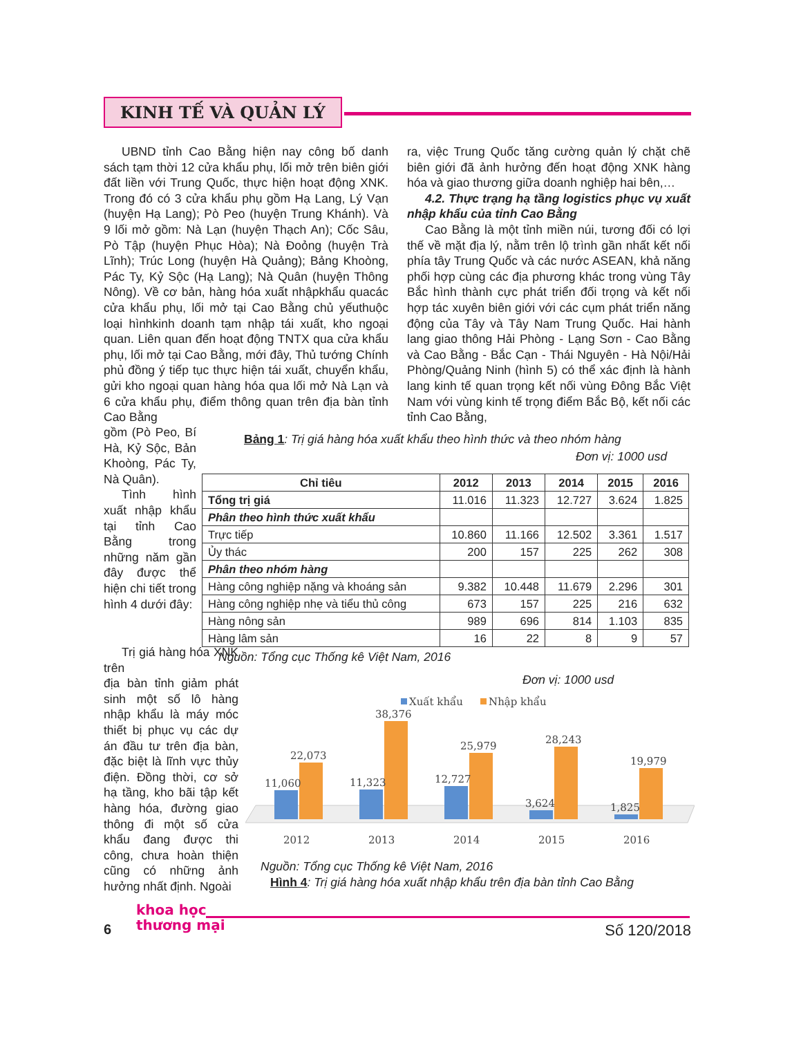KINH TẾ VÀ QUẢN LÝ
UBND tỉnh Cao Bằng hiện nay công bố danh sách tạm thời 12 cửa khẩu phụ, lối mở trên biên giới đất liền với Trung Quốc, thực hiện hoạt động XNK. Trong đó có 3 cửa khẩu phụ gồm Hạ Lang, Lý Vạn (huyện Hạ Lang); Pò Peo (huyện Trung Khánh). Và 9 lối mở gồm: Nà Lạn (huyện Thạch An); Cốc Sâu, Pò Tập (huyện Phục Hòa); Nà Đoỏng (huyện Trà Lĩnh); Trúc Long (huyện Hà Quảng); Bảng Khoòng, Pác Ty, Kỷ Sộc (Hạ Lang); Nà Quân (huyện Thông Nông). Về cơ bản, hàng hóa xuất nhậpkhẩu quacác cửa khẩu phụ, lối mở tại Cao Bằng chủ yếuthuộc loại hìnhkinh doanh tạm nhập tái xuất, kho ngoại quan. Liên quan đến hoạt động TNTX qua cửa khẩu phụ, lối mở tại Cao Bằng, mới đây, Thủ tướng Chính phủ đồng ý tiếp tục thực hiện tái xuất, chuyển khẩu, gửi kho ngoại quan hàng hóa qua lối mở Nà Lạn và 6 cửa khẩu phụ, điểm thông quan trên địa bàn tỉnh Cao Bằng
gồm (Pò Peo, Bí Hà, Kỷ Sộc, Bản Khoòng, Pác Ty, Nà Quân).
Tình hình xuất nhập khẩu tại tỉnh Cao Bằng trong những năm gần đây được thể hiện chi tiết trong hình 4 dưới đây:
Trị giá hàng hóa XNK trên
địa bàn tỉnh giảm phát sinh một số lô hàng nhập khẩu là máy móc thiết bị phục vụ các dự án đầu tư trên địa bàn, đặc biệt là lĩnh vực thủy điện. Đồng thời, cơ sở hạ tầng, kho bãi tập kết hàng hóa, đường giao thông đi một số cửa khẩu đang được thi công, chưa hoàn thiện cũng có những ảnh hưởng nhất định. Ngoài
ra, việc Trung Quốc tăng cường quản lý chặt chẽ biên giới đã ảnh hưởng đến hoạt động XNK hàng hóa và giao thương giữa doanh nghiệp hai bên,…
4.2. Thực trạng hạ tầng logistics phục vụ xuất nhập khẩu của tỉnh Cao Bằng
Cao Bằng là một tỉnh miền núi, tương đối có lợi thế về mặt địa lý, nằm trên lộ trình gần nhất kết nối phía tây Trung Quốc và các nước ASEAN, khả năng phối hợp cùng các địa phương khác trong vùng Tây Bắc hình thành cực phát triển đối trọng và kết nối hợp tác xuyên biên giới với các cụm phát triển năng động của Tây và Tây Nam Trung Quốc. Hai hành lang giao thông Hải Phòng - Lạng Sơn - Cao Bằng và Cao Bằng - Bắc Cạn - Thái Nguyên - Hà Nội/Hải Phòng/Quảng Ninh (hình 5) có thể xác định là hành lang kinh tế quan trọng kết nối vùng Đông Bắc Việt Nam với vùng kinh tế trọng điểm Bắc Bộ, kết nối các tỉnh Cao Bằng,
Bảng 1: Trị giá hàng hóa xuất khẩu theo hình thức và theo nhóm hàng
Đơn vị: 1000 usd
| Chỉ tiêu | 2012 | 2013 | 2014 | 2015 | 2016 |
| --- | --- | --- | --- | --- | --- |
| Tổng trị giá | 11.016 | 11.323 | 12.727 | 3.624 | 1.825 |
| Phân theo hình thức xuất khẩu | | | | | |
| Trực tiếp | 10.860 | 11.166 | 12.502 | 3.361 | 1.517 |
| Ủy thác | 200 | 157 | 225 | 262 | 308 |
| Phân theo nhóm hàng | | | | | |
| Hàng công nghiệp nặng và khoáng sản | 9.382 | 10.448 | 11.679 | 2.296 | 301 |
| Hàng công nghiệp nhẹ và tiểu thủ công | 673 | 157 | 225 | 216 | 632 |
| Hàng nông sản | 989 | 696 | 814 | 1.103 | 835 |
| Hàng lâm sản | 16 | 22 | 8 | 9 | 57 |
Nguồn: Tổng cục Thống kê Việt Nam, 2016
Đơn vị: 1000 usd
Xuất khẩu
Nhập khẩu
11,060
22,073
2012
11,323
38,376
2013
12,727
25,979
2014
3,624
28,243
2015
1,825
19,979
2016
Nguồn: Tổng cục Thống kê Việt Nam, 2016
Hình 4: Trị giá hàng hóa xuất nhập khẩu trên địa bàn tỉnh Cao Bằng
6
khoa học
thương mại Số 120/2018